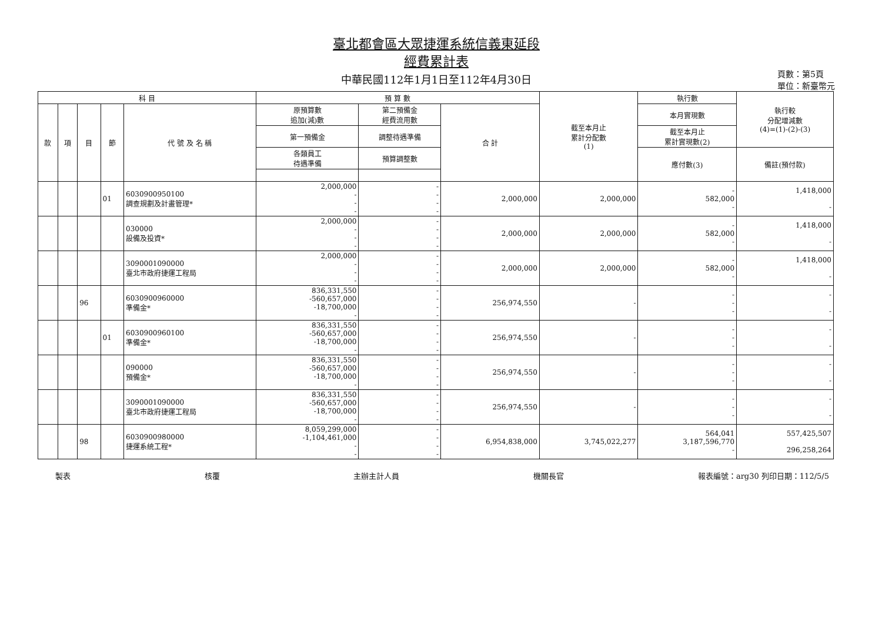臺北都會區大眾捷運系統信義東延段
經費累計表
中華民國112年1月1日至112年4月30日
頁數：第5頁
單位：新臺幣元
| 科 目 | | | | | 預 算 數 | | | 截至本月止 累計分配數 (1) | 執行數 | 執行較 分配增減數 (4)=(1)-(2)-(3) |
| --- | --- | --- | --- | --- | --- | --- | --- | --- | --- | --- |
| 款 | 項 | 目 | 節 | 代 號 及 名 稱 | 原預算數 追加(減)數 | 第二預備金 經費流用數 | 合 計 | | 本月實現數 | |
| | | | | | 第一預備金 | 調整待遇準備 | | | 截至本月止 累計實現數(2) | |
| | | | | | 各類員工 待遇準備 | 預算調整數 | | | 應付數(3) | 備註(預付款) |
| | | | 01 | 6030900950100 調查規劃及計畫管理* | 2,000,000 - - - | - - - - | 2,000,000 | 2,000,000 | - 582,000 - | 1,418,000 - |
| | | | | 030000 設備及投資* | 2,000,000 - - - | - - - - | 2,000,000 | 2,000,000 | - 582,000 - | 1,418,000 - |
| | | | | 3090001090000 臺北市政府捷運工程局 | 2,000,000 - - - | - - - - | 2,000,000 | 2,000,000 | - 582,000 - | 1,418,000 - |
| | | 96 | | 6030900960000 準備金* | 836,331,550 -560,657,000 -18,700,000 - | - - - - | 256,974,550 | - | - - - | - - |
| | | | 01 | 6030900960100 準備金* | 836,331,550 -560,657,000 -18,700,000 - | - - - - | 256,974,550 | - | - - - | - - |
| | | | | 090000 預備金* | 836,331,550 -560,657,000 -18,700,000 - | - - - - | 256,974,550 | - | - - - | - - |
| | | | | 3090001090000 臺北市政府捷運工程局 | 836,331,550 -560,657,000 -18,700,000 - | - - - - | 256,974,550 | - | - - - | - - |
| | | 98 | | 6030900980000 捷運系統工程* | 8,059,299,000 -1,104,461,000 - - | - - - - | 6,954,838,000 | 3,745,022,277 | 564,041 3,187,596,770 - | 557,425,507 296,258,264 |
製表 核覆 主辦主計人員 機關長官 報表編號：arg30 列印日期：112/5/5